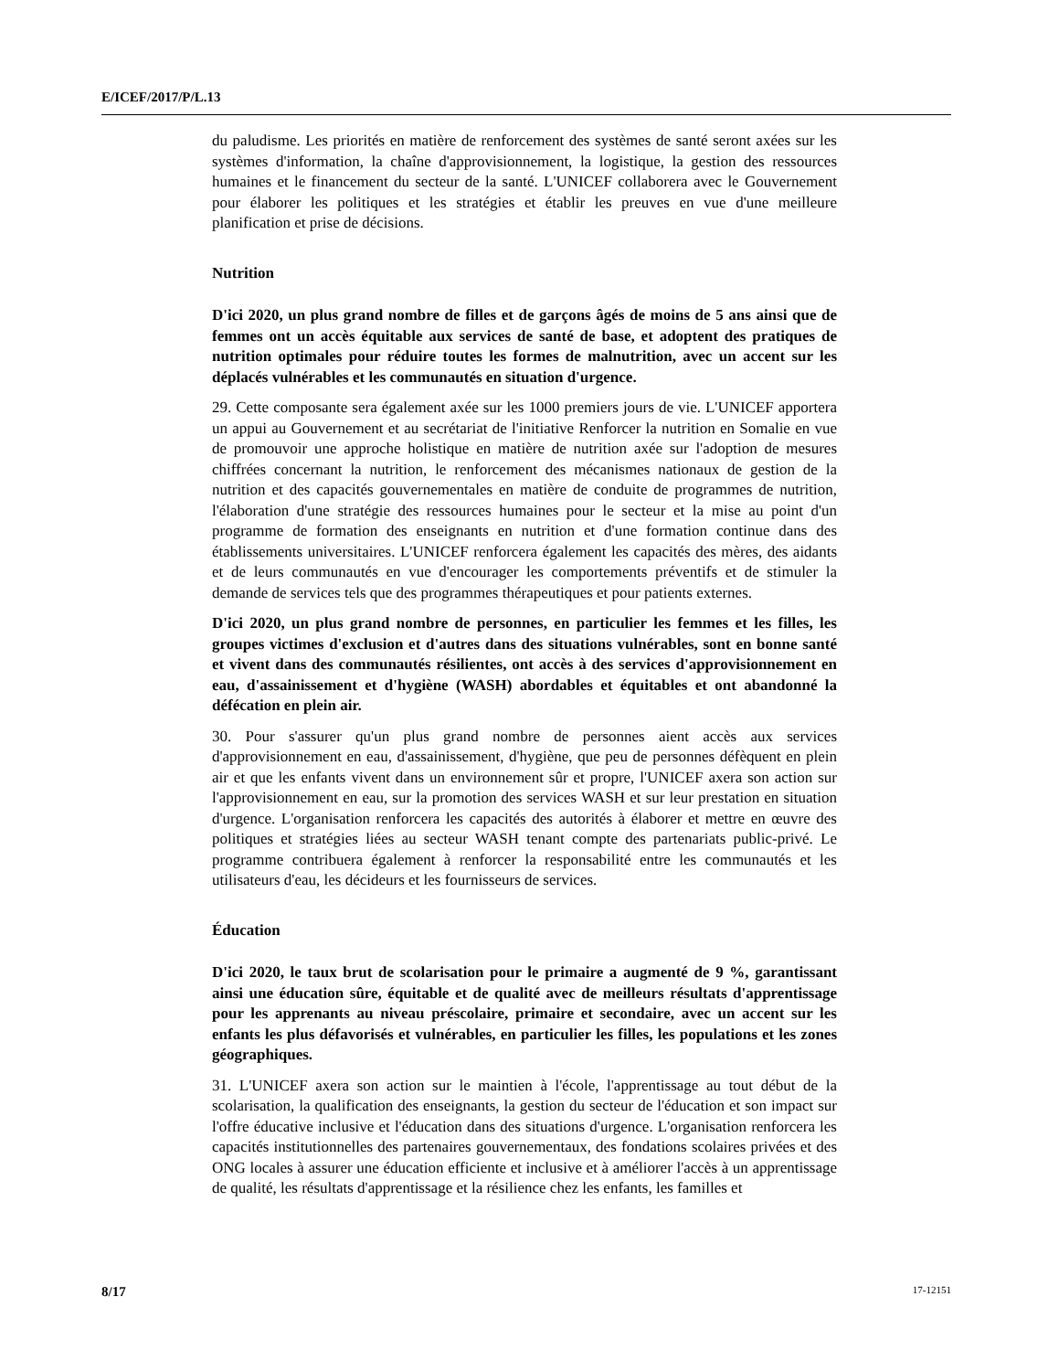E/ICEF/2017/P/L.13
du paludisme. Les priorités en matière de renforcement des systèmes de santé seront axées sur les systèmes d'information, la chaîne d'approvisionnement, la logistique, la gestion des ressources humaines et le financement du secteur de la santé. L'UNICEF collaborera avec le Gouvernement pour élaborer les politiques et les stratégies et établir les preuves en vue d'une meilleure planification et prise de décisions.
Nutrition
D'ici 2020, un plus grand nombre de filles et de garçons âgés de moins de 5 ans ainsi que de femmes ont un accès équitable aux services de santé de base, et adoptent des pratiques de nutrition optimales pour réduire toutes les formes de malnutrition, avec un accent sur les déplacés vulnérables et les communautés en situation d'urgence.
29. Cette composante sera également axée sur les 1000 premiers jours de vie. L'UNICEF apportera un appui au Gouvernement et au secrétariat de l'initiative Renforcer la nutrition en Somalie en vue de promouvoir une approche holistique en matière de nutrition axée sur l'adoption de mesures chiffrées concernant la nutrition, le renforcement des mécanismes nationaux de gestion de la nutrition et des capacités gouvernementales en matière de conduite de programmes de nutrition, l'élaboration d'une stratégie des ressources humaines pour le secteur et la mise au point d'un programme de formation des enseignants en nutrition et d'une formation continue dans des établissements universitaires. L'UNICEF renforcera également les capacités des mères, des aidants et de leurs communautés en vue d'encourager les comportements préventifs et de stimuler la demande de services tels que des programmes thérapeutiques et pour patients externes.
D'ici 2020, un plus grand nombre de personnes, en particulier les femmes et les filles, les groupes victimes d'exclusion et d'autres dans des situations vulnérables, sont en bonne santé et vivent dans des communautés résilientes, ont accès à des services d'approvisionnement en eau, d'assainissement et d'hygiène (WASH) abordables et équitables et ont abandonné la défécation en plein air.
30. Pour s'assurer qu'un plus grand nombre de personnes aient accès aux services d'approvisionnement en eau, d'assainissement, d'hygiène, que peu de personnes défèquent en plein air et que les enfants vivent dans un environnement sûr et propre, l'UNICEF axera son action sur l'approvisionnement en eau, sur la promotion des services WASH et sur leur prestation en situation d'urgence. L'organisation renforcera les capacités des autorités à élaborer et mettre en œuvre des politiques et stratégies liées au secteur WASH tenant compte des partenariats public-privé. Le programme contribuera également à renforcer la responsabilité entre les communautés et les utilisateurs d'eau, les décideurs et les fournisseurs de services.
Éducation
D'ici 2020, le taux brut de scolarisation pour le primaire a augmenté de 9 %, garantissant ainsi une éducation sûre, équitable et de qualité avec de meilleurs résultats d'apprentissage pour les apprenants au niveau préscolaire, primaire et secondaire, avec un accent sur les enfants les plus défavorisés et vulnérables, en particulier les filles, les populations et les zones géographiques.
31. L'UNICEF axera son action sur le maintien à l'école, l'apprentissage au tout début de la scolarisation, la qualification des enseignants, la gestion du secteur de l'éducation et son impact sur l'offre éducative inclusive et l'éducation dans des situations d'urgence. L'organisation renforcera les capacités institutionnelles des partenaires gouvernementaux, des fondations scolaires privées et des ONG locales à assurer une éducation efficiente et inclusive et à améliorer l'accès à un apprentissage de qualité, les résultats d'apprentissage et la résilience chez les enfants, les familles et
8/17 17-12151